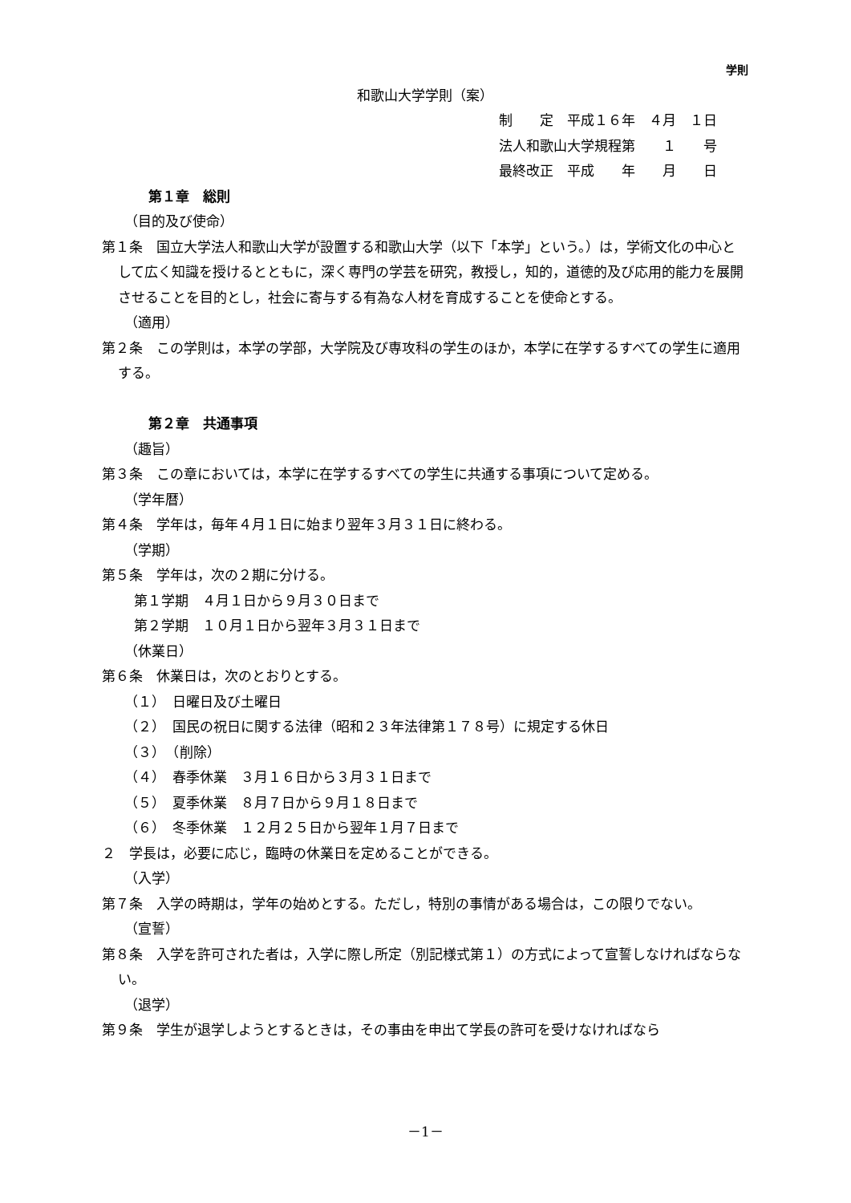学則
和歌山大学学則（案）
制　　定　平成１６年　４月　１日
法人和歌山大学規程第　　１　　号
最終改正　平成　　年　　月　　日
第１章　総則
（目的及び使命）
第１条　国立大学法人和歌山大学が設置する和歌山大学（以下「本学」という。）は，学術文化の中心として広く知識を授けるとともに，深く専門の学芸を研究，教授し，知的，道徳的及び応用的能力を展開させることを目的とし，社会に寄与する有為な人材を育成することを使命とする。
（適用）
第２条　この学則は，本学の学部，大学院及び専攻科の学生のほか，本学に在学するすべての学生に適用する。
第２章　共通事項
（趣旨）
第３条　この章においては，本学に在学するすべての学生に共通する事項について定める。
（学年暦）
第４条　学年は，毎年４月１日に始まり翌年３月３１日に終わる。
（学期）
第５条　学年は，次の２期に分ける。
第１学期　４月１日から９月３０日まで
第２学期　１０月１日から翌年３月３１日まで
（休業日）
第６条　休業日は，次のとおりとする。
（１）　日曜日及び土曜日
（２）　国民の祝日に関する法律（昭和２３年法律第１７８号）に規定する休日
（３）　（削除）
（４）　春季休業　３月１６日から３月３１日まで
（５）　夏季休業　８月７日から９月１８日まで
（６）　冬季休業　１２月２５日から翌年１月７日まで
２　学長は，必要に応じ，臨時の休業日を定めることができる。
（入学）
第７条　入学の時期は，学年の始めとする。ただし，特別の事情がある場合は，この限りでない。
（宣誓）
第８条　入学を許可された者は，入学に際し所定（別記様式第１）の方式によって宣誓しなければならない。
（退学）
第９条　学生が退学しようとするときは，その事由を申出て学長の許可を受けなければなら
－1－